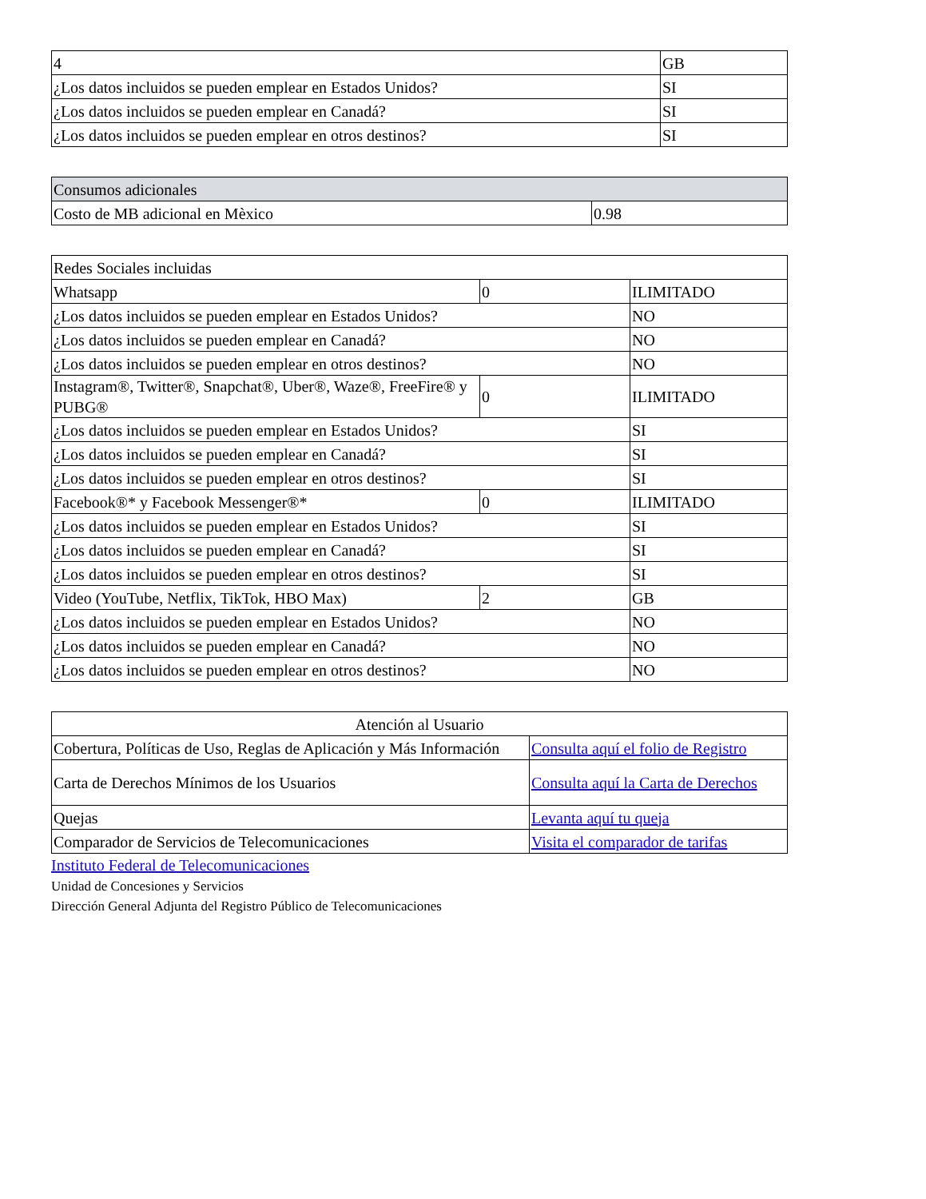| 4 | GB |
| ¿Los datos incluidos se pueden emplear en Estados Unidos? | SI |
| ¿Los datos incluidos se pueden emplear en Canadá? | SI |
| ¿Los datos incluidos se pueden emplear en otros destinos? | SI |
| Consumos adicionales | |
| Costo de MB adicional en Mèxico | 0.98 |
| Redes Sociales incluidas | | |
| Whatsapp | 0 | ILIMITADO |
| ¿Los datos incluidos se pueden emplear en Estados Unidos? | | NO |
| ¿Los datos incluidos se pueden emplear en Canadá? | | NO |
| ¿Los datos incluidos se pueden emplear en otros destinos? | | NO |
| Instagram®, Twitter®, Snapchat®, Uber®, Waze®, FreeFire® y PUBG® | 0 | ILIMITADO |
| ¿Los datos incluidos se pueden emplear en Estados Unidos? | | SI |
| ¿Los datos incluidos se pueden emplear en Canadá? | | SI |
| ¿Los datos incluidos se pueden emplear en otros destinos? | | SI |
| Facebook®* y Facebook Messenger®* | 0 | ILIMITADO |
| ¿Los datos incluidos se pueden emplear en Estados Unidos? | | SI |
| ¿Los datos incluidos se pueden emplear en Canadá? | | SI |
| ¿Los datos incluidos se pueden emplear en otros destinos? | | SI |
| Video (YouTube, Netflix, TikTok, HBO Max) | 2 | GB |
| ¿Los datos incluidos se pueden emplear en Estados Unidos? | | NO |
| ¿Los datos incluidos se pueden emplear en Canadá? | | NO |
| ¿Los datos incluidos se pueden emplear en otros destinos? | | NO |
| Atención al Usuario | |
| Cobertura, Políticas de Uso, Reglas de Aplicación y Más Información | Consulta aquí el folio de Registro |
| Carta de Derechos Mínimos de los Usuarios | Consulta aquí la Carta de Derechos |
| Quejas | Levanta aquí tu queja |
| Comparador de Servicios de Telecomunicaciones | Visita el comparador de tarifas |
Instituto Federal de Telecomunicaciones
Unidad de Concesiones y Servicios
Dirección General Adjunta del Registro Público de Telecomunicaciones